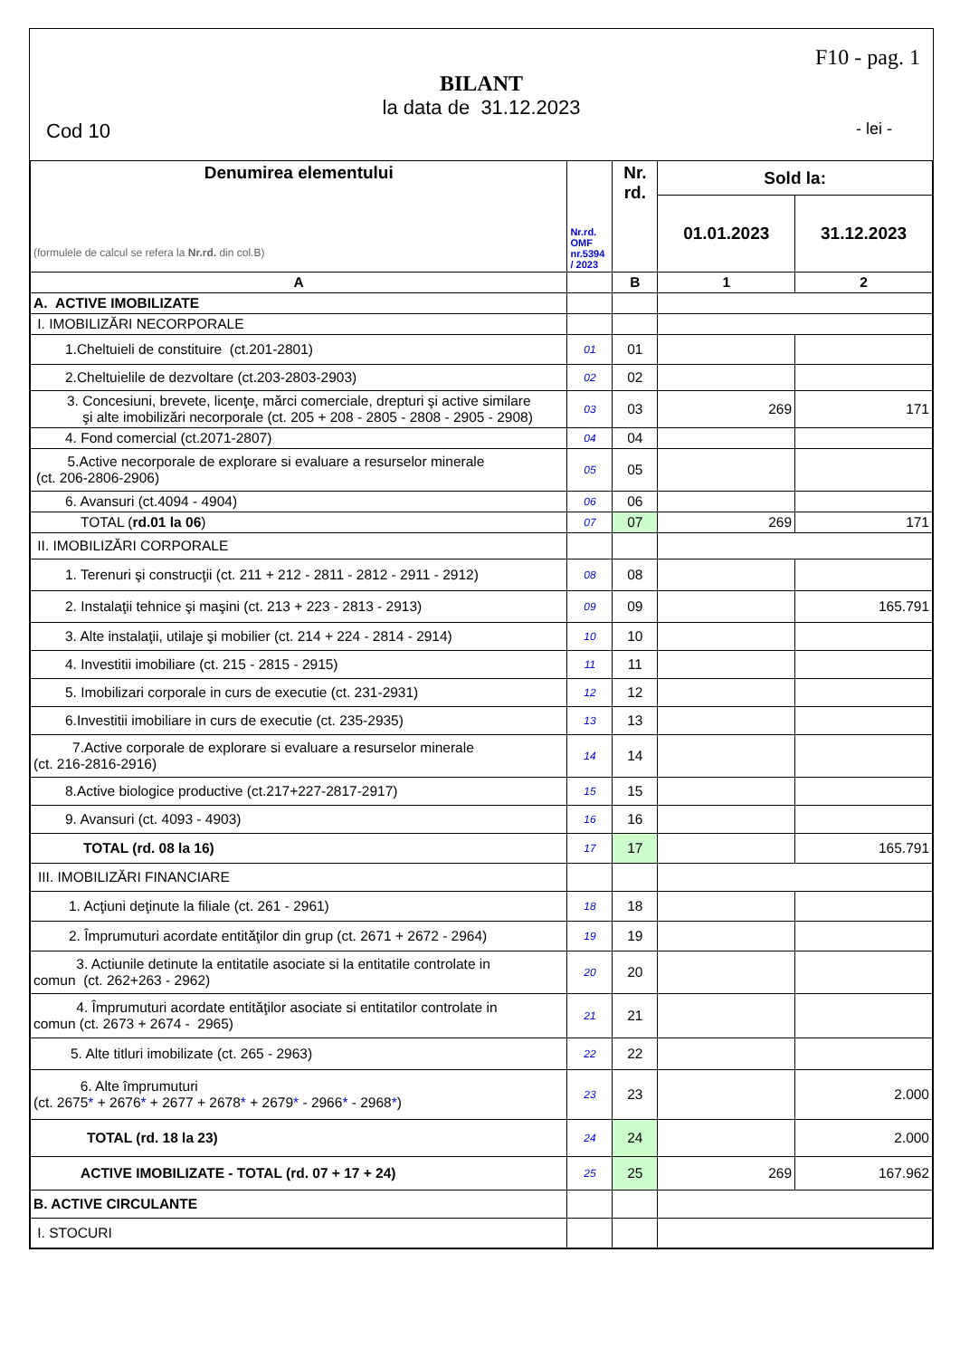F10 - pag. 1
BILANT
la data de 31.12.2023
Cod 10 - lei -
| Denumirea elementului (formulele de calcul se refera la Nr.rd. din col.B) | Nr.rd. OMF nr.5394 / 2023 | Nr. rd. | Sold la: | |
| --- | --- | --- | --- | --- |
| | | | 01.01.2023 | 31.12.2023 |
| A | | B | 1 | 2 |
| A. ACTIVE IMOBILIZATE | | | | |
| I. IMOBILIZĂRI NECORPORALE | | | | |
| 1.Cheltuieli de constituire (ct.201-2801) | 01 | 01 | | |
| 2.Cheltuielile de dezvoltare (ct.203-2803-2903) | 02 | 02 | | |
| 3. Concesiuni, brevete, licenţe, mărci comerciale, drepturi şi active similare şi alte imobilizări necorporale (ct. 205 + 208 - 2805 - 2808 - 2905 - 2908) | 03 | 03 | 269 | 171 |
| 4. Fond comercial (ct.2071-2807) | 04 | 04 | | |
| 5.Active necorporale de explorare si evaluare a resurselor minerale (ct. 206-2806-2906) | 05 | 05 | | |
| 6. Avansuri (ct.4094 - 4904) | 06 | 06 | | |
| TOTAL ( rd.01 la 06 ) | 07 | 07 | 269 | 171 |
| II. IMOBILIZĂRI CORPORALE | | | | |
| 1. Terenuri şi construcţii (ct. 211 + 212 - 2811 - 2812 - 2911 - 2912) | 08 | 08 | | |
| 2. Instalaţii tehnice şi maşini (ct. 213 + 223 - 2813 - 2913) | 09 | 09 | | 165.791 |
| 3. Alte instalaţii, utilaje şi mobilier (ct. 214 + 224 - 2814 - 2914) | 10 | 10 | | |
| 4. Investitii imobiliare (ct. 215 - 2815 - 2915) | 11 | 11 | | |
| 5. Imobilizari corporale in curs de executie (ct. 231-2931) | 12 | 12 | | |
| 6.Investitii imobiliare in curs de executie (ct. 235-2935) | 13 | 13 | | |
| 7.Active corporale de explorare si evaluare a resurselor minerale (ct. 216-2816-2916) | 14 | 14 | | |
| 8.Active biologice productive (ct.217+227-2817-2917) | 15 | 15 | | |
| 9. Avansuri (ct. 4093 - 4903) | 16 | 16 | | |
| TOTAL (rd. 08 la 16) | 17 | 17 | | 165.791 |
| III. IMOBILIZĂRI FINANCIARE | | | | |
| 1. Acţiuni deţinute la filiale (ct. 261 - 2961) | 18 | 18 | | |
| 2. Împrumuturi acordate entităţilor din grup (ct. 2671 + 2672 - 2964) | 19 | 19 | | |
| 3. Actiunile detinute la entitatile asociate si la entitatile controlate in comun (ct. 262+263 - 2962) | 20 | 20 | | |
| 4. Împrumuturi acordate entităţilor asociate si entitatilor controlate in comun (ct. 2673 + 2674 - 2965) | 21 | 21 | | |
| 5. Alte titluri imobilizate (ct. 265 - 2963) | 22 | 22 | | |
| 6. Alte împrumuturi (ct. 2675 * + 2676 * + 2677 + 2678 * + 2679 * - 2966 * - 2968 * ) | 23 | 23 | | 2.000 |
| TOTAL (rd. 18 la 23) | 24 | 24 | | 2.000 |
| ACTIVE IMOBILIZATE - TOTAL (rd. 07 + 17 + 24) | 25 | 25 | 269 | 167.962 |
| B. ACTIVE CIRCULANTE | | | | |
| I. STOCURI | | | | |